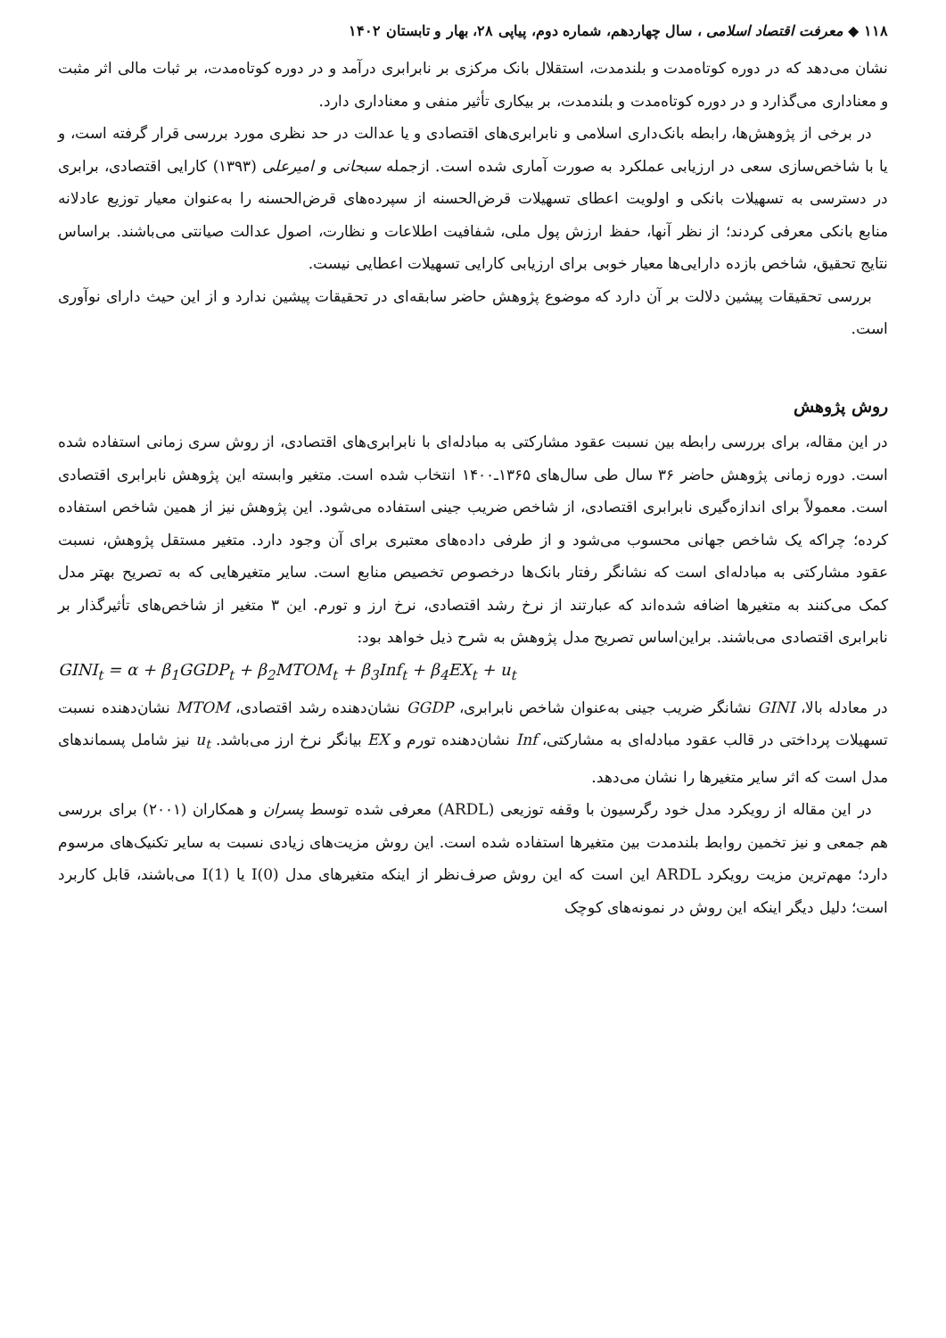۱۱۸ ◆ معرفت اقتصاد اسلامی ، سال چهاردهم، شماره دوم، پیاپی ۲۸، بهار و تابستان ۱۴۰۲
نشان می‌دهد که در دوره کوتاه‌مدت و بلندمدت، استقلال بانک مرکزی بر نابرابری درآمد و در دوره کوتاه‌مدت، بر ثبات مالی اثر مثبت و معناداری می‌گذارد و در دوره کوتاه‌مدت و بلندمدت، بر بیکاری تأثیر منفی و معناداری دارد.
در برخی از پژوهش‌ها، رابطه بانک‌داری اسلامی و نابرابری‌های اقتصادی و یا عدالت در حد نظری مورد بررسی قرار گرفته است، و یا با شاخص‌سازی سعی در ارزیابی عملکرد به صورت آماری شده است. ازجمله سبحانی و امیرعلی (۱۳۹۳) کارایی اقتصادی، برابری در دسترسی به تسهیلات بانکی و اولویت اعطای تسهیلات قرض‌الحسنه از سپرده‌های قرض‌الحسنه را به‌عنوان معیار توزیع عادلانه منابع بانکی معرفی کردند؛ از نظر آنها، حفظ ارزش پول ملی، شفافیت اطلاعات و نظارت، اصول عدالت صیانتی می‌باشند. براساس نتایج تحقیق، شاخص بازده دارایی‌ها معیار خوبی برای ارزیابی کارایی تسهیلات اعطایی نیست.
بررسی تحقیقات پیشین دلالت بر آن دارد که موضوع پژوهش حاضر سابقه‌ای در تحقیقات پیشین ندارد و از این حیث دارای نوآوری است.
روش پژوهش
در این مقاله، برای بررسی رابطه بین نسبت عقود مشارکتی به مبادله‌ای با نابرابری‌های اقتصادی، از روش سری زمانی استفاده شده است. دوره زمانی پژوهش حاضر ۳۶ سال طی سال‌های ۱۳۶۵ـ۱۴۰۰ انتخاب شده است. متغیر وابسته این پژوهش نابرابری اقتصادی است. معمولاً برای اندازه‌گیری نابرابری اقتصادی، از شاخص ضریب جینی استفاده می‌شود. این پژوهش نیز از همین شاخص استفاده کرده؛ چراکه یک شاخص جهانی محسوب می‌شود و از طرفی داده‌های معتبری برای آن وجود دارد. متغیر مستقل پژوهش، نسبت عقود مشارکتی به مبادله‌ای است که نشانگر رفتار بانک‌ها درخصوص تخصیص منابع است. سایر متغیرهایی که به تصریح بهتر مدل کمک می‌کنند به متغیرها اضافه شده‌اند که عبارتند از نرخ رشد اقتصادی، نرخ ارز و تورم. این ۳ متغیر از شاخص‌های تأثیرگذار بر نابرابری اقتصادی می‌باشند. براین‌اساس تصریح مدل پژوهش به شرح ذیل خواهد بود:
GINI<sub>t</sub> = α + β<sub>1</sub>GGDP<sub>t</sub> + β<sub>2</sub>MTOM<sub>t</sub> + β<sub>3</sub>Inf<sub>t</sub> + β<sub>4</sub>EX<sub>t</sub> + u<sub>t</sub>
در معادله بالا، GINI نشانگر ضریب جینی به‌عنوان شاخص نابرابری، GGDP نشان‌دهنده رشد اقتصادی، MTOM نشان‌دهنده نسبت تسهیلات پرداختی در قالب عقود مبادله‌ای به مشارکتی، Inf نشان‌دهنده تورم و EX بیانگر نرخ ارز می‌باشد. u<sub>t</sub> نیز شامل پسماندهای مدل است که اثر سایر متغیرها را نشان می‌دهد.
در این مقاله از رویکرد مدل خود رگرسیون با وقفه توزیعی (ARDL) معرفی شده توسط پسران و همکاران (۲۰۰۱) برای بررسی هم جمعی و نیز تخمین روابط بلندمدت بین متغیرها استفاده شده است. این روش مزیت‌های زیادی نسبت به سایر تکنیک‌های مرسوم دارد؛ مهم‌ترین مزیت رویکرد ARDL این است که این روش صرف‌نظر از اینکه متغیرهای مدل I(0) یا I(1) می‌باشند، قابل کاربرد است؛ دلیل دیگر اینکه این روش در نمونه‌های کوچک